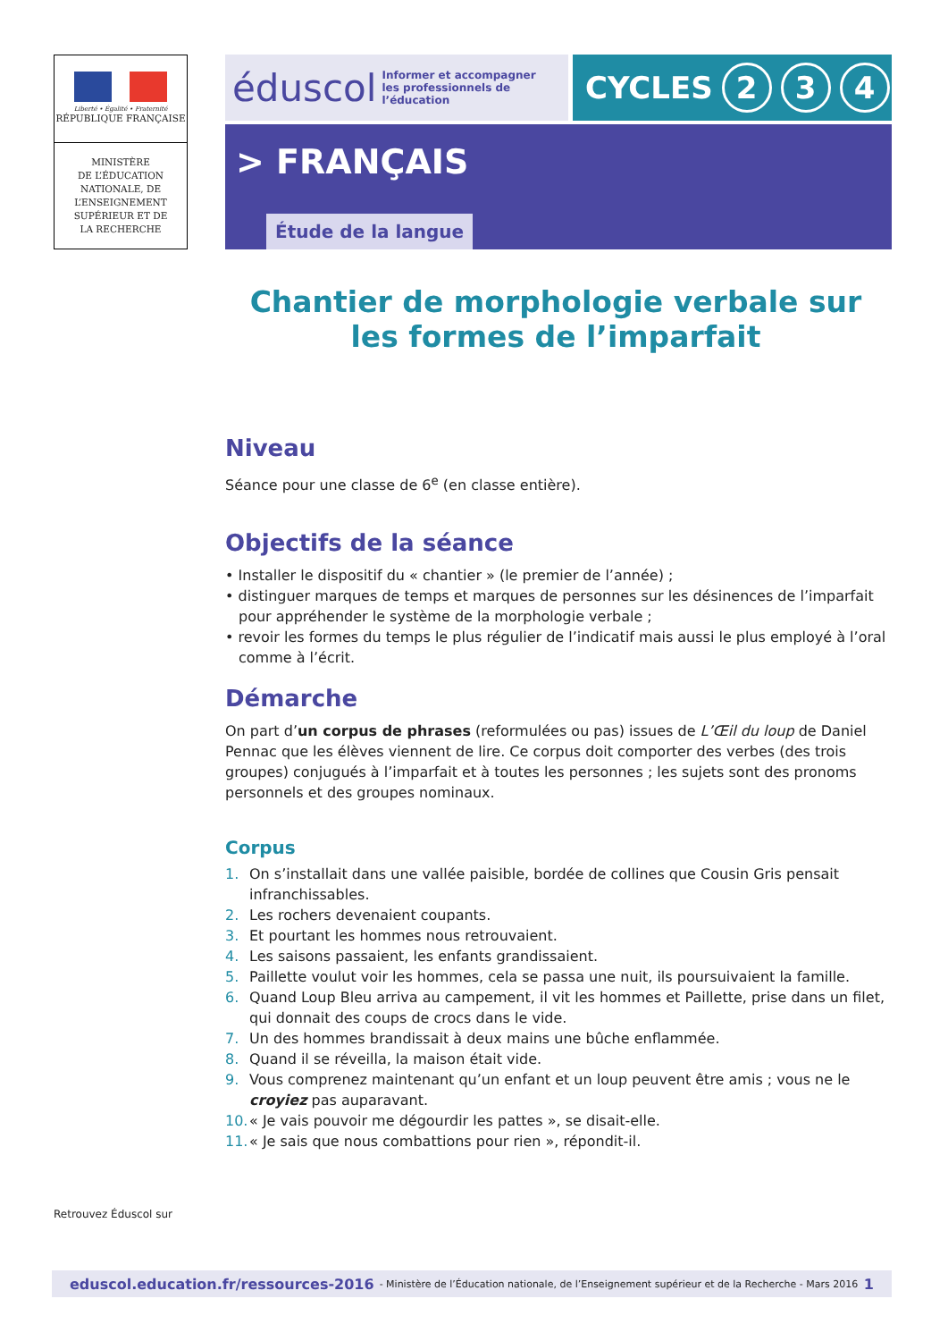Liberté • Égalité • Fraternité
RÉPUBLIQUE FRANÇAISE
MINISTÈRE
DE L’ÉDUCATION
NATIONALE, DE
L’ENSEIGNEMENT
SUPÉRIEUR ET DE
LA RECHERCHE
éduscol Informer et accompagner
les professionnels de l’éducation
CYCLES 2 3 4
> FRANÇAIS
Étude de la langue
Chantier de morphologie verbale sur les formes de l’imparfait
Niveau
Séance pour une classe de 6<sup>e</sup> (en classe entière).
Objectifs de la séance
• Installer le dispositif du « chantier » (le premier de l’année) ;
• distinguer marques de temps et marques de personnes sur les désinences de l’imparfait pour appréhender le système de la morphologie verbale ;
• revoir les formes du temps le plus régulier de l’indicatif mais aussi le plus employé à l’oral comme à l’écrit.
Démarche
On part d’un corpus de phrases (reformulées ou pas) issues de L’Œil du loup de Daniel Pennac que les élèves viennent de lire. Ce corpus doit comporter des verbes (des trois groupes) conjugués à l’imparfait et à toutes les personnes ; les sujets sont des pronoms personnels et des groupes nominaux.
Corpus
1. On s’installait dans une vallée paisible, bordée de collines que Cousin Gris pensait infranchissables.
2. Les rochers devenaient coupants.
3. Et pourtant les hommes nous retrouvaient.
4. Les saisons passaient, les enfants grandissaient.
5. Paillette voulut voir les hommes, cela se passa une nuit, ils poursuivaient la famille.
6. Quand Loup Bleu arriva au campement, il vit les hommes et Paillette, prise dans un filet, qui donnait des coups de crocs dans le vide.
7. Un des hommes brandissait à deux mains une bûche enflammée.
8. Quand il se réveilla, la maison était vide.
9. Vous comprenez maintenant qu’un enfant et un loup peuvent être amis ; vous ne le croyiez pas auparavant.
10. « Je vais pouvoir me dégourdir les pattes », se disait-elle.
11. « Je sais que nous combattions pour rien », répondit-il.
Retrouvez Éduscol sur
eduscol.education.fr/ressources-2016 - Ministère de l’Éducation nationale, de l’Enseignement supérieur et de la Recherche - Mars 2016 1